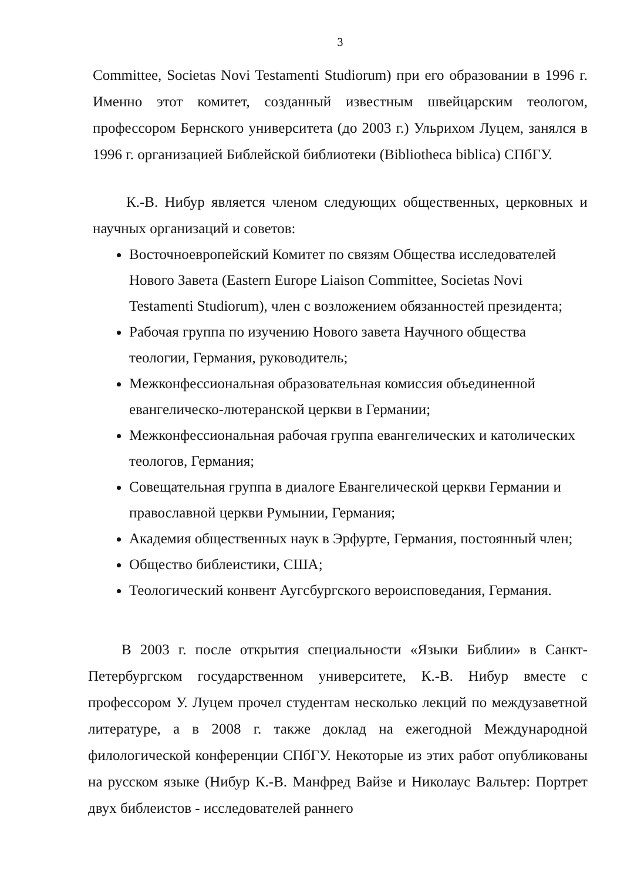3
Committee, Societas Novi Testamenti Studiorum) при его образовании в 1996 г. Именно этот комитет, созданный известным швейцарским теологом, профессором Бернского университета (до 2003 г.) Ульрихом Луцем, занялся в 1996 г. организацией Библейской библиотеки (Bibliotheca biblica) СПбГУ.
К.-В. Нибур является членом следующих общественных, церковных и научных организаций и советов:
Восточноевропейский Комитет по связям Общества исследователей Нового Завета (Eastern Europe Liaison Committee, Societas Novi Testamenti Studiorum), член с возложением обязанностей президента;
Рабочая группа по изучению Нового завета Научного общества теологии, Германия, руководитель;
Межконфессиональная образовательная комиссия объединенной евангелическо-лютеранской церкви в Германии;
Межконфессиональная рабочая группа евангелических и католических теологов, Германия;
Совещательная группа в диалоге Евангелической церкви Германии и православной церкви Румынии, Германия;
Академия общественных наук в Эрфурте, Германия, постоянный член;
Общество библеистики, США;
Теологический конвент Аугсбургского вероисповедания, Германия.
В 2003 г. после открытия специальности «Языки Библии» в Санкт-Петербургском государственном университете, К.-В. Нибур вместе с профессором У. Луцем прочел студентам несколько лекций по междузаветной литературе, а в 2008 г. также доклад на ежегодной Международной филологической конференции СПбГУ. Некоторые из этих работ опубликованы на русском языке (Нибур К.-В. Манфред Вайзе и Николаус Вальтер: Портрет двух библеистов - исследователей раннего